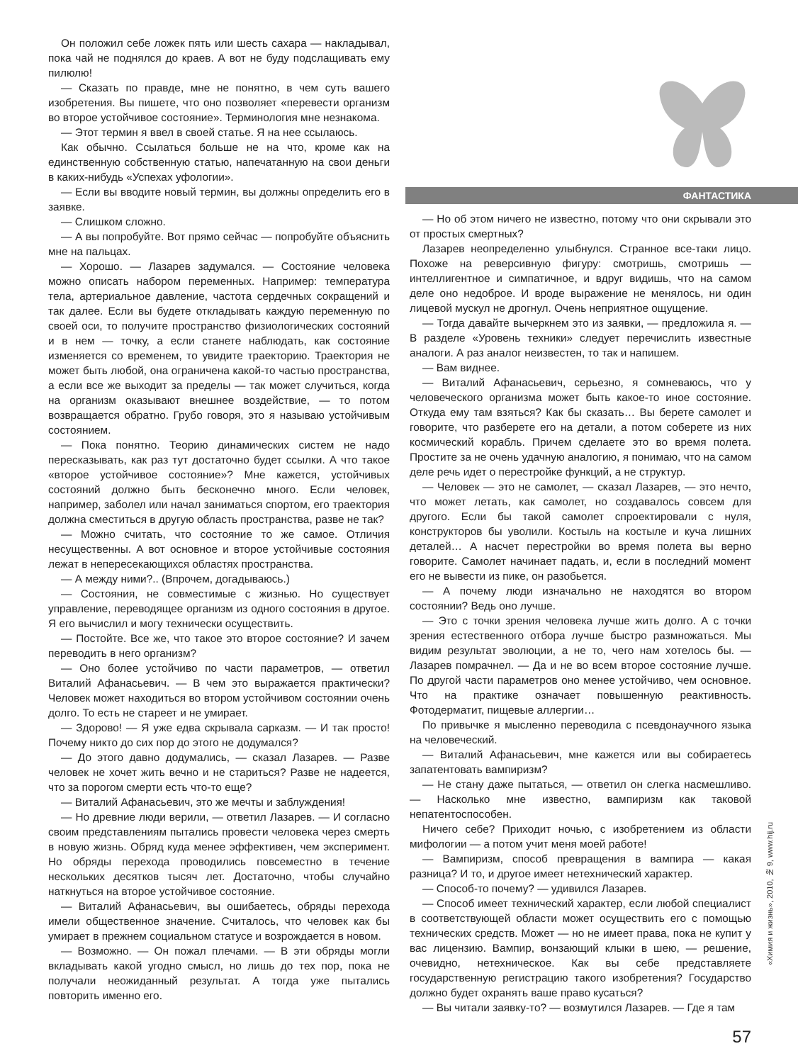Он положил себе ложек пять или шесть сахара — накладывал, пока чай не поднялся до краев. А вот не буду подслащивать ему пилюлю!
— Сказать по правде, мне не понятно, в чем суть вашего изобретения. Вы пишете, что оно позволяет «перевести организм во второе устойчивое состояние». Терминология мне незнакома.
— Этот термин я ввел в своей статье. Я на нее ссылаюсь.
Как обычно. Ссылаться больше не на что, кроме как на единственную собственную статью, напечатанную на свои деньги в каких-нибудь «Успехах уфологии».
— Если вы вводите новый термин, вы должны определить его в заявке.
— Слишком сложно.
— А вы попробуйте. Вот прямо сейчас — попробуйте объяснить мне на пальцах.
— Хорошо. — Лазарев задумался. — Состояние человека можно описать набором переменных. Например: температура тела, артериальное давление, частота сердечных сокращений и так далее. Если вы будете откладывать каждую переменную по своей оси, то получите пространство физиологических состояний и в нем — точку, а если станете наблюдать, как состояние изменяется со временем, то увидите траекторию. Траектория не может быть любой, она ограничена какой-то частью пространства, а если все же выходит за пределы — так может случиться, когда на организм оказывают внешнее воздействие, — то потом возвращается обратно. Грубо говоря, это я называю устойчивым состоянием.
— Пока понятно. Теорию динамических систем не надо пересказывать, как раз тут достаточно будет ссылки. А что такое «второе устойчивое состояние»? Мне кажется, устойчивых состояний должно быть бесконечно много. Если человек, например, заболел или начал заниматься спортом, его траектория должна сместиться в другую область пространства, разве не так?
— Можно считать, что состояние то же самое. Отличия несущественны. А вот основное и второе устойчивые состояния лежат в непересекающихся областях пространства.
— А между ними?.. (Впрочем, догадываюсь.)
— Состояния, не совместимые с жизнью. Но существует управление, переводящее организм из одного состояния в другое. Я его вычислил и могу технически осуществить.
— Постойте. Все же, что такое это второе состояние? И зачем переводить в него организм?
— Оно более устойчиво по части параметров, — ответил Виталий Афанасьевич. — В чем это выражается практически? Человек может находиться во втором устойчивом состоянии очень долго. То есть не стареет и не умирает.
— Здорово! — Я уже едва скрывала сарказм. — И так просто! Почему никто до сих пор до этого не додумался?
— До этого давно додумались, — сказал Лазарев. — Разве человек не хочет жить вечно и не стариться? Разве не надеется, что за порогом смерти есть что-то еще?
— Виталий Афанасьевич, это же мечты и заблуждения!
— Но древние люди верили, — ответил Лазарев. — И согласно своим представлениям пытались провести человека через смерть в новую жизнь. Обряд куда менее эффективен, чем эксперимент. Но обряды перехода проводились повсеместно в течение нескольких десятков тысяч лет. Достаточно, чтобы случайно наткнуться на второе устойчивое состояние.
— Виталий Афанасьевич, вы ошибаетесь, обряды перехода имели общественное значение. Считалось, что человек как бы умирает в прежнем социальном статусе и возрождается в новом.
— Возможно. — Он пожал плечами. — В эти обряды могли вкладывать какой угодно смысл, но лишь до тех пор, пока не получали неожиданный результат. А тогда уже пытались повторить именно его.
ФАНТАСТИКА
— Но об этом ничего не известно, потому что они скрывали это от простых смертных?
Лазарев неопределенно улыбнулся. Странное все-таки лицо. Похоже на реверсивную фигуру: смотришь, смотришь — интеллигентное и симпатичное, и вдруг видишь, что на самом деле оно недоброе. И вроде выражение не менялось, ни один лицевой мускул не дрогнул. Очень неприятное ощущение.
— Тогда давайте вычеркнем это из заявки, — предложила я. — В разделе «Уровень техники» следует перечислить известные аналоги. А раз аналог неизвестен, то так и напишем.
— Вам виднее.
— Виталий Афанасьевич, серьезно, я сомневаюсь, что у человеческого организма может быть какое-то иное состояние. Откуда ему там взяться? Как бы сказать… Вы берете самолет и говорите, что разберете его на детали, а потом соберете из них космический корабль. Причем сделаете это во время полета. Простите за не очень удачную аналогию, я понимаю, что на самом деле речь идет о перестройке функций, а не структур.
— Человек — это не самолет, — сказал Лазарев, — это нечто, что может летать, как самолет, но создавалось совсем для другого. Если бы такой самолет спроектировали с нуля, конструкторов бы уволили. Костыль на костыле и куча лишних деталей… А насчет перестройки во время полета вы верно говорите. Самолет начинает падать, и, если в последний момент его не вывести из пике, он разобьется.
— А почему люди изначально не находятся во втором состоянии? Ведь оно лучше.
— Это с точки зрения человека лучше жить долго. А с точки зрения естественного отбора лучше быстро размножаться. Мы видим результат эволюции, а не то, чего нам хотелось бы. — Лазарев помрачнел. — Да и не во всем второе состояние лучше. По другой части параметров оно менее устойчиво, чем основное. Что на практике означает повышенную реактивность. Фотодерматит, пищевые аллергии…
По привычке я мысленно переводила с псевдонаучного языка на человеческий.
— Виталий Афанасьевич, мне кажется или вы собираетесь запатентовать вампиризм?
— Не стану даже пытаться, — ответил он слегка насмешливо. — Насколько мне известно, вампиризм как таковой непатентоспособен.
Ничего себе? Приходит ночью, с изобретением из области мифологии — а потом учит меня моей работе!
— Вампиризм, способ превращения в вампира — какая разница? И то, и другое имеет нетехнический характер.
— Способ-то почему? — удивился Лазарев.
— Способ имеет технический характер, если любой специалист в соответствующей области может осуществить его с помощью технических средств. Может — но не имеет права, пока не купит у вас лицензию. Вампир, вонзающий клыки в шею, — решение, очевидно, нетехническое. Как вы себе представляете государственную регистрацию такого изобретения? Государство должно будет охранять ваше право кусаться?
— Вы читали заявку-то? — возмутился Лазарев. — Где я там
57
«Химия и жизнь», 2010, № 9, www.hij.ru